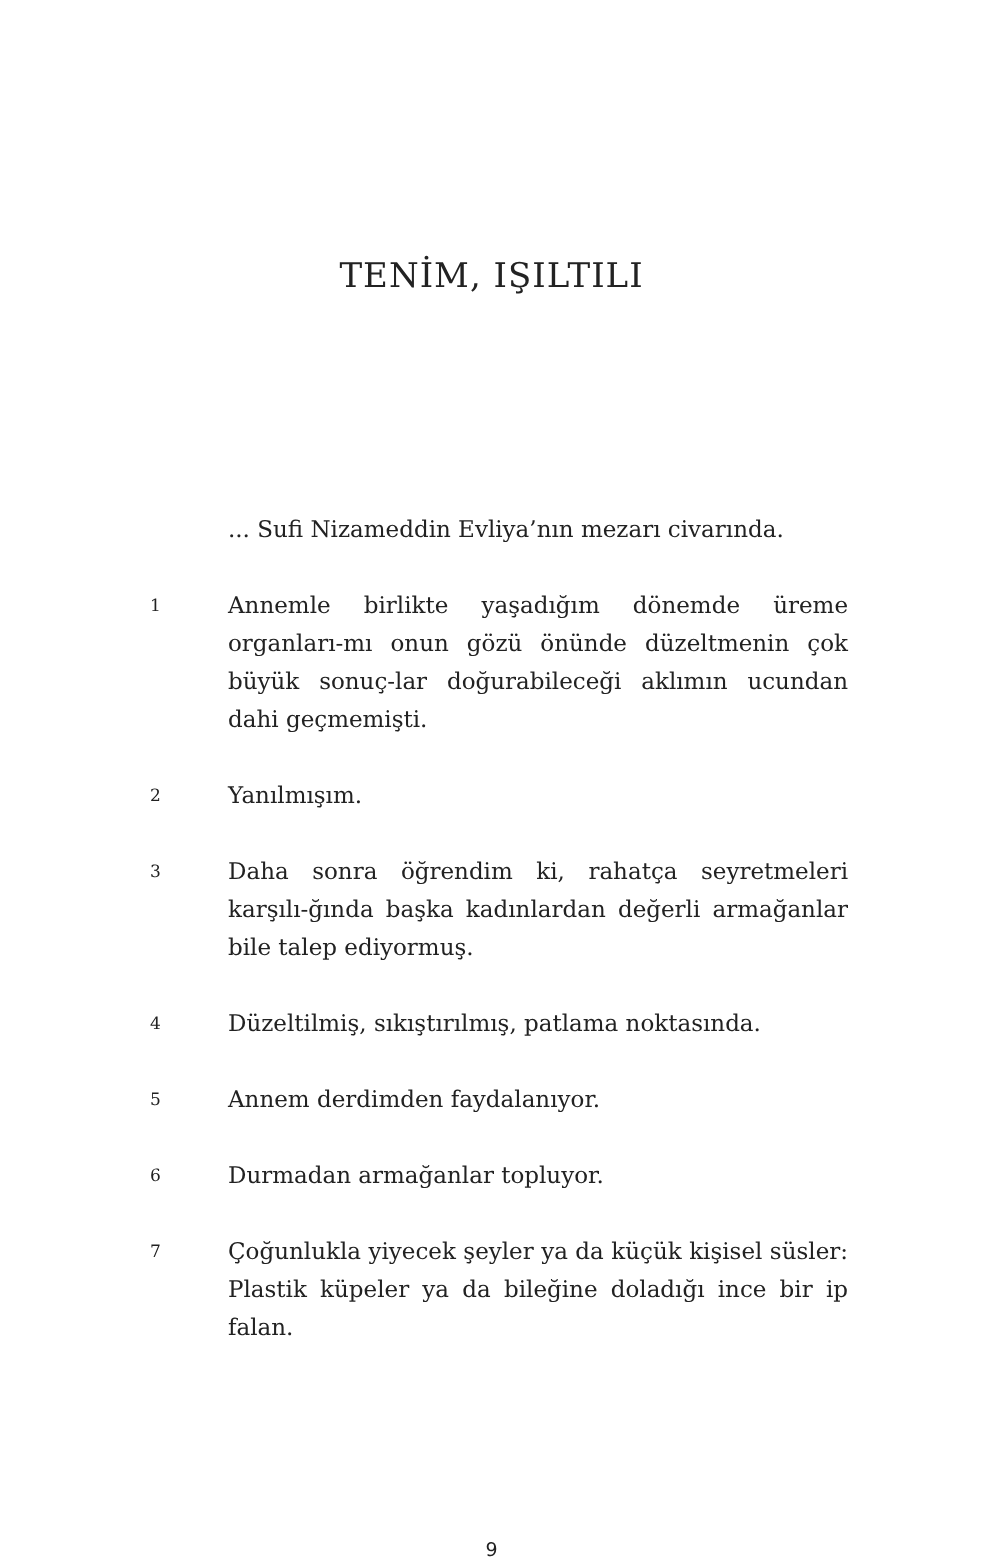TENİM, IŞILTILI
... Sufi Nizameddin Evliya’nın mezarı civarında.
1
Annemle birlikte yaşadığım dönemde üreme organları-mı onun gözü önünde düzeltmenin çok büyük sonuç-lar doğurabileceği aklımın ucundan dahi geçmemişti.
2
Yanılmışım.
3
Daha sonra öğrendim ki, rahatça seyretmeleri karşılı-ğında başka kadınlardan değerli armağanlar bile talep ediyormuş.
4
Düzeltilmiş, sıkıştırılmış, patlama noktasında.
5
Annem derdimden faydalanıyor.
6
Durmadan armağanlar topluyor.
7
Çoğunlukla yiyecek şeyler ya da küçük kişisel süsler: Plastik küpeler ya da bileğine doladığı ince bir ip falan.
9